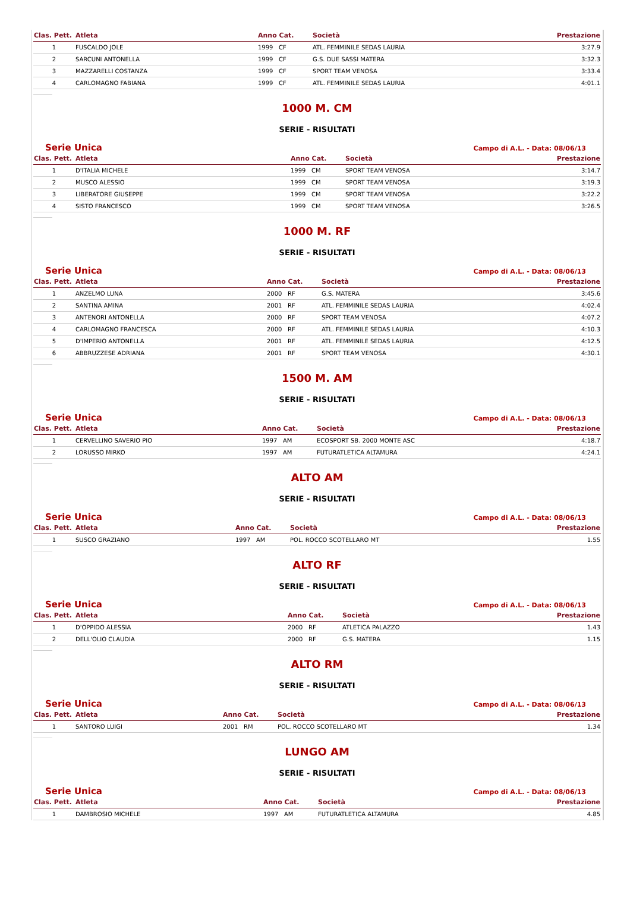| Clas. Pett. | Atleta | Anno Cat. | Società | Prestazione |
| --- | --- | --- | --- | --- |
| 1 | FUSCALDO JOLE | 1999 CF | ATL. FEMMINILE SEDAS LAURIA | 3:27.9 |
| 2 | SARCUNI ANTONELLA | 1999 CF | G.S. DUE SASSI MATERA | 3:32.3 |
| 3 | MAZZARELLI COSTANZA | 1999 CF | SPORT TEAM VENOSA | 3:33.4 |
| 4 | CARLOMAGNO FABIANA | 1999 CF | ATL. FEMMINILE SEDAS LAURIA | 4:01.1 |
1000 M. CM
SERIE - RISULTATI
Serie Unica Campo di A.L. - Data: 08/06/13
| Clas. Pett. | Atleta | Anno Cat. | Società | Prestazione |
| --- | --- | --- | --- | --- |
| 1 | D'ITALIA MICHELE | 1999 CM | SPORT TEAM VENOSA | 3:14.7 |
| 2 | MUSCO ALESSIO | 1999 CM | SPORT TEAM VENOSA | 3:19.3 |
| 3 | LIBERATORE GIUSEPPE | 1999 CM | SPORT TEAM VENOSA | 3:22.2 |
| 4 | SISTO FRANCESCO | 1999 CM | SPORT TEAM VENOSA | 3:26.5 |
1000 M. RF
SERIE - RISULTATI
Serie Unica Campo di A.L. - Data: 08/06/13
| Clas. Pett. | Atleta | Anno Cat. | Società | Prestazione |
| --- | --- | --- | --- | --- |
| 1 | ANZELMO LUNA | 2000 RF | G.S. MATERA | 3:45.6 |
| 2 | SANTINA AMINA | 2001 RF | ATL. FEMMINILE SEDAS LAURIA | 4:02.4 |
| 3 | ANTENORI ANTONELLA | 2000 RF | SPORT TEAM VENOSA | 4:07.2 |
| 4 | CARLOMAGNO FRANCESCA | 2000 RF | ATL. FEMMINILE SEDAS LAURIA | 4:10.3 |
| 5 | D'IMPERIO ANTONELLA | 2001 RF | ATL. FEMMINILE SEDAS LAURIA | 4:12.5 |
| 6 | ABBRUZZESE ADRIANA | 2001 RF | SPORT TEAM VENOSA | 4:30.1 |
1500 M. AM
SERIE - RISULTATI
Serie Unica Campo di A.L. - Data: 08/06/13
| Clas. Pett. | Atleta | Anno Cat. | Società | Prestazione |
| --- | --- | --- | --- | --- |
| 1 | CERVELLINO SAVERIO PIO | 1997 AM | ECOSPORT SB. 2000 MONTE ASC | 4:18.7 |
| 2 | LORUSSO MIRKO | 1997 AM | FUTURATLETICA ALTAMURA | 4:24.1 |
ALTO AM
SERIE - RISULTATI
Serie Unica Campo di A.L. - Data: 08/06/13
| Clas. Pett. | Atleta | Anno Cat. | Società | Prestazione |
| --- | --- | --- | --- | --- |
| 1 | SUSCO GRAZIANO | 1997 AM | POL. ROCCO SCOTELLARO MT | 1.55 |
ALTO RF
SERIE - RISULTATI
Serie Unica Campo di A.L. - Data: 08/06/13
| Clas. Pett. | Atleta | Anno Cat. | Società | Prestazione |
| --- | --- | --- | --- | --- |
| 1 | D'OPPIDO ALESSIA | 2000 RF | ATLETICA PALAZZO | 1.43 |
| 2 | DELL'OLIO CLAUDIA | 2000 RF | G.S. MATERA | 1.15 |
ALTO RM
SERIE - RISULTATI
Serie Unica Campo di A.L. - Data: 08/06/13
| Clas. Pett. | Atleta | Anno Cat. | Società | Prestazione |
| --- | --- | --- | --- | --- |
| 1 | SANTORO LUIGI | 2001 RM | POL. ROCCO SCOTELLARO MT | 1.34 |
LUNGO AM
SERIE - RISULTATI
Serie Unica Campo di A.L. - Data: 08/06/13
| Clas. Pett. | Atleta | Anno Cat. | Società | Prestazione |
| --- | --- | --- | --- | --- |
| 1 | DAMBROSIO MICHELE | 1997 AM | FUTURATLETICA ALTAMURA | 4.85 |